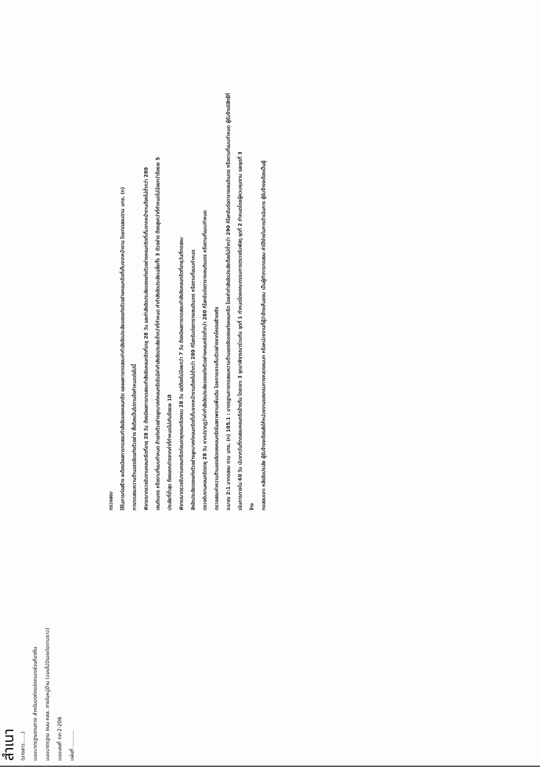ตรวจสอบ
ใช้ในการก่อสร้าง จะต้องมีผลการทดสอบกำลังอัดของคอนกรีต และผลการทดสอบค่ากำลังอัดประลัยของแท่งตัวอย่างคอนกรีตที่เก็บจากหน้างาน โดยทดสอบตาม มทช. (ท)
การทดสอบความต้านแรงอัดแท่งตัวอย่าง ซึ่งต้องเป็นไปตามข้อกำหนดต่อไปนี้
พิจารณาตรวจรับงานคอนกรีตที่อายุ 28 วัน ต้องมีผลการทดสอบกำลังอัดคอนกรีตที่อายุ 28 วัน และกำลังอัดประลัยของแท่งตัวอย่างคอนกรีตที่เก็บจากหน้างานต้องไม่ต่ำกว่า 280
เซนติเมตร หรือตามที่แบบกำหนด ถ้าแท่งตัวอย่างลูกบาศก์คอนกรีตใดมีค่ากำลังอัดประลัยต่ำกว่าที่กำหนด ค่ากำลังอัดประลัยเฉลี่ยทั้ง 3 ตัวอย่าง ต้องสูงกว่าที่กำหนดไม่น้อยกว่าร้อยละ 5
ประลัยที่ต่ำสุด ต้องแตกต่างจากค่าที่กำหนดไม่เกินร้อยละ 10
พิจารณาตรวจรับงานคอนกรีตก่อนอายุคอนกรีตครบ 28 วัน แต่ต้องไม่น้อยกว่า 7 วัน ต้องมีผลการทดสอบกำลังอัดคอนกรีตที่อายุวันที่ทดสอบ
ลังอัดประลัยของแท่งตัวอย่างลูกบาศก์คอนกรีตที่เก็บจากหน้างานต้องไม่ต่ำกว่า 280 กิโลกรัมต่อตารางเซนติเมตร หรือตามที่แบบกำหนด
ตรวจรับงานคอนกรีตอายุ 28 วัน หากปรากฏว่าค่ากำลังอัดประลัยของแท่งตัวอย่างคอนกรีตต่ำกว่า 280 กิโลกรัมต่อตารางเซนติเมตร หรือตามที่แบบกำหนด
ตรวจสอบค่าความต้านแรงอัดของคอนกรีตในสภาพงานเพิ่มเติม โดยการเจาะเก็บตัวอย่างจากโครงสร้างจริง
ระมาณ 2:1 มาทดสอบ ตาม มทช. (ท) 105.1 : มาตรฐานการทดสอบความต้านแรงอัดของแท่งคอนกรีต โดยค่ากำลังอัดประลัยต้องไม่ต่ำกว่า 290 กิโลกรัมต่อตารางเซนติเมตร หรือตามที่แบบกำหนด ผู้รับจ้างมีสิทธิ์ที่
เนินการภายใน 60 วัน นับจากวันที่ทดสอบคอนกรีตข้างต้น โดยเจาะ 3 จุดมาพิจารณาร่วมกัน จุดที่ 1 กำหนดโดยคณะกรรมการตรวจรับพัสดุ จุดที่ 2 กำหนดโดยผู้ควบคุมงาน และจุดที่ 3
จ้าง
ทดสอบเจาะ หลังอัดประลัย ผู้รับจ้างจะต้องส่งให้หน่วยงานของกรมทางหลวงชนบท หรือหน่วยงานที่ผู้ว่าจ้างเห็นชอบ เป็นผู้ทำการทดสอบ ค่าใช้จ่ายในการดำเนินการ ผู้รับจ้างจะต้องเป็นผู้
สำเนา
(นางสาว......)
แบบมาตรฐานงานทาง สำหรับองค์กรปกครองส่วนท้องถิ่น
แบบมาตรฐาน ถนน คสล. ภายในหมู่บ้าน (แบบไม่มีรอยต่อตามยาว)
แบบเลขที่ ทถ-2-206
แผ่นที่ ..........